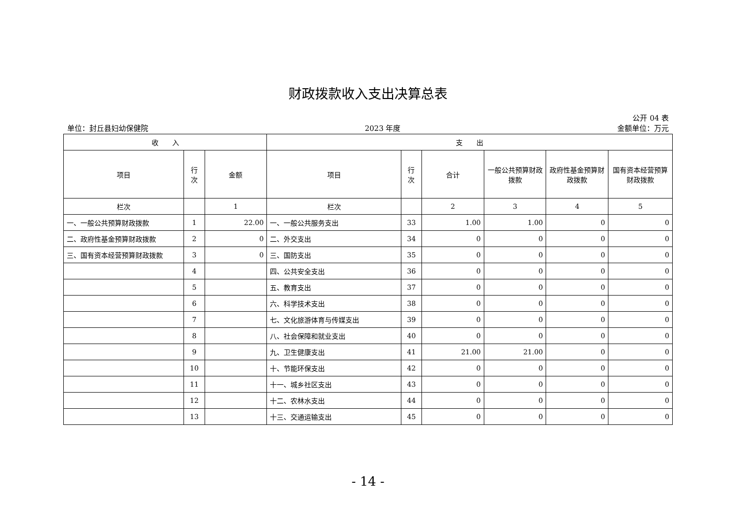财政拨款收入支出决算总表
公开 04 表
单位：封丘县妇幼保健院 2023 年度 金额单位：万元
| 收 入 | | | 支 出 | | | | | |
| --- | --- | --- | --- | --- | --- | --- | --- | --- |
| 项目 | 行 次 | 金额 | 项目 | 行 次 | 合计 | 一般公共预算财政拨款 | 政府性基金预算财政拨款 | 国有资本经营预算财政拨款 |
| 栏次 | | 1 | 栏次 | | 2 | 3 | 4 | 5 |
| 一、一般公共预算财政拨款 | 1 | 22.00 | 一、一般公共服务支出 | 33 | 1.00 | 1.00 | 0 | 0 |
| 二、政府性基金预算财政拨款 | 2 | 0 | 二、外交支出 | 34 | 0 | 0 | 0 | 0 |
| 三、国有资本经营预算财政拨款 | 3 | 0 | 三、国防支出 | 35 | 0 | 0 | 0 | 0 |
| | 4 | | 四、公共安全支出 | 36 | 0 | 0 | 0 | 0 |
| | 5 | | 五、教育支出 | 37 | 0 | 0 | 0 | 0 |
| | 6 | | 六、科学技术支出 | 38 | 0 | 0 | 0 | 0 |
| | 7 | | 七、文化旅游体育与传媒支出 | 39 | 0 | 0 | 0 | 0 |
| | 8 | | 八、社会保障和就业支出 | 40 | 0 | 0 | 0 | 0 |
| | 9 | | 九、卫生健康支出 | 41 | 21.00 | 21.00 | 0 | 0 |
| | 10 | | 十、节能环保支出 | 42 | 0 | 0 | 0 | 0 |
| | 11 | | 十一、城乡社区支出 | 43 | 0 | 0 | 0 | 0 |
| | 12 | | 十二、农林水支出 | 44 | 0 | 0 | 0 | 0 |
| | 13 | | 十三、交通运输支出 | 45 | 0 | 0 | 0 | 0 |
- 14 -